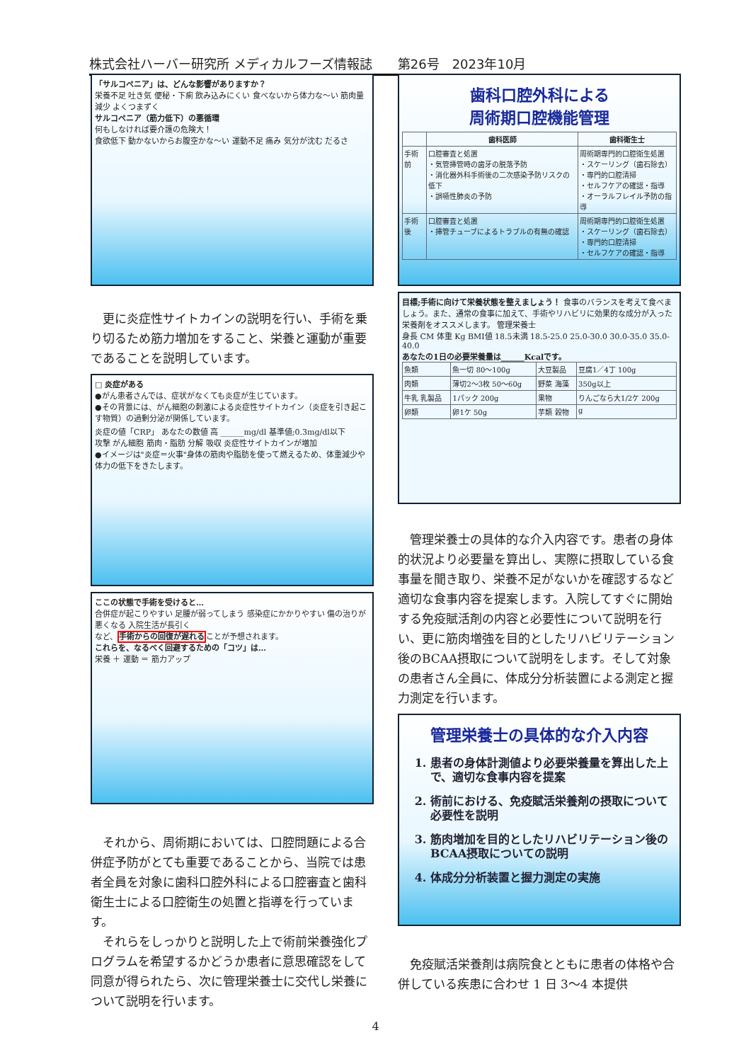株式会社ハーバー研究所 メディカルフーズ情報誌　　第26号　2023年10月
「サルコペニア」は、どんな影響がありますか？
栄養不足 吐き気 便秘・下痢 飲み込みにくい 食べないから体力な〜い 筋肉量減少 よくつまずく
サルコペニア（筋力低下）の悪循環
何もしなければ要介護の危険大！
食欲低下 動かないからお腹空かな〜い 運動不足 痛み 気分が沈む だるさ
更に炎症性サイトカインの説明を行い、手術を乗り切るため筋力増加をすること、栄養と運動が重要であることを説明しています。
□ 炎症がある
●がん患者さんでは、症状がなくても炎症が生じています。
●その背景には、がん細胞の刺激による炎症性サイトカイン（炎症を引き起こす物質）の過剰分泌が関係しています。
炎症の値「CRP」 あなたの数値 高 ______mg/dl 基準値;0.3mg/dl以下
攻撃 がん細胞 筋肉・脂肪 分解 吸収 炎症性サイトカインが増加
●イメージは"炎症＝火事"身体の筋肉や脂肪を使って燃えるため、体重減少や体力の低下をきたします。
ここの状態で手術を受けると…
合併症が起こりやすい 足腰が弱ってしまう 感染症にかかりやすい 傷の治りが悪くなる 入院生活が長引く
など、手術からの回復が遅れることが予想されます。
これらを、なるべく回避するための「コツ」は…
栄養 ＋ 運動 ＝ 筋力アップ
それから、周術期においては、口腔問題による合併症予防がとても重要であることから、当院では患者全員を対象に歯科口腔外科による口腔審査と歯科衛生士による口腔衛生の処置と指導を行っています。
それらをしっかりと説明した上で術前栄養強化プログラムを希望するかどうか患者に意思確認をして同意が得られたら、次に管理栄養士に交代し栄養について説明を行います。
歯科口腔外科による
周術期口腔機能管理
| | 歯科医師 | 歯科衛生士 |
| --- | --- | --- |
| 手術前 | 口腔審査と処置 ・気管挿管時の歯牙の脱落予防 ・消化器外科手術後の二次感染予防リスクの低下 ・誤嚥性肺炎の予防 | 周術期専門的口腔衛生処置 ・スケーリング（歯石除去） ・専門的口腔清掃 ・セルフケアの確認・指導 ・オーラルフレイル予防の指導 |
| 手術後 | 口腔審査と処置 ・挿管チューブによるトラブルの有無の確認 | 周術期専門的口腔衛生処置 ・スケーリング（歯石除去） ・専門的口腔清掃 ・セルフケアの確認・指導 |
目標;手術に向けて栄養状態を整えましょう！ 食事のバランスを考えて食べましょう。また、通常の食事に加えて、手術やリハビリに効果的な成分が入った栄養剤をオススメします。 管理栄養士
身長 CM 体重 Kg BMI値 18.5未満 18.5-25.0 25.0-30.0 30.0-35.0 35.0-40.0
あなたの1日の必要栄養量は______Kcalです。
| 魚類 | 魚一切 80〜100g | 大豆製品 | 豆腐1／4丁 100g |
| 肉類 | 薄切2〜3枚 50〜60g | 野菜 海藻 | 350g以上 |
| 牛乳 乳製品 | 1パック 200g | 果物 | りんごなら大1/2ケ 200g |
| 卵類 | 卵1ケ 50g | 芋類 穀物 | g |
管理栄養士の具体的な介入内容です。患者の身体的状況より必要量を算出し、実際に摂取している食事量を聞き取り、栄養不足がないかを確認するなど適切な食事内容を提案します。入院してすぐに開始する免疫賦活剤の内容と必要性について説明を行い、更に筋肉増強を目的としたリハビリテーション後のBCAA摂取について説明をします。そして対象の患者さん全員に、体成分分析装置による測定と握力測定を行います。
管理栄養士の具体的な介入内容
1. 患者の身体計測値より必要栄養量を算出した上で、適切な食事内容を提案
2. 術前における、免疫賦活栄養剤の摂取について必要性を説明
3. 筋肉増加を目的としたリハビリテーション後のBCAA摂取についての説明
4. 体成分分析装置と握力測定の実施
免疫賦活栄養剤は病院食とともに患者の体格や合併している疾患に合わせ 1 日 3〜4 本提供
4